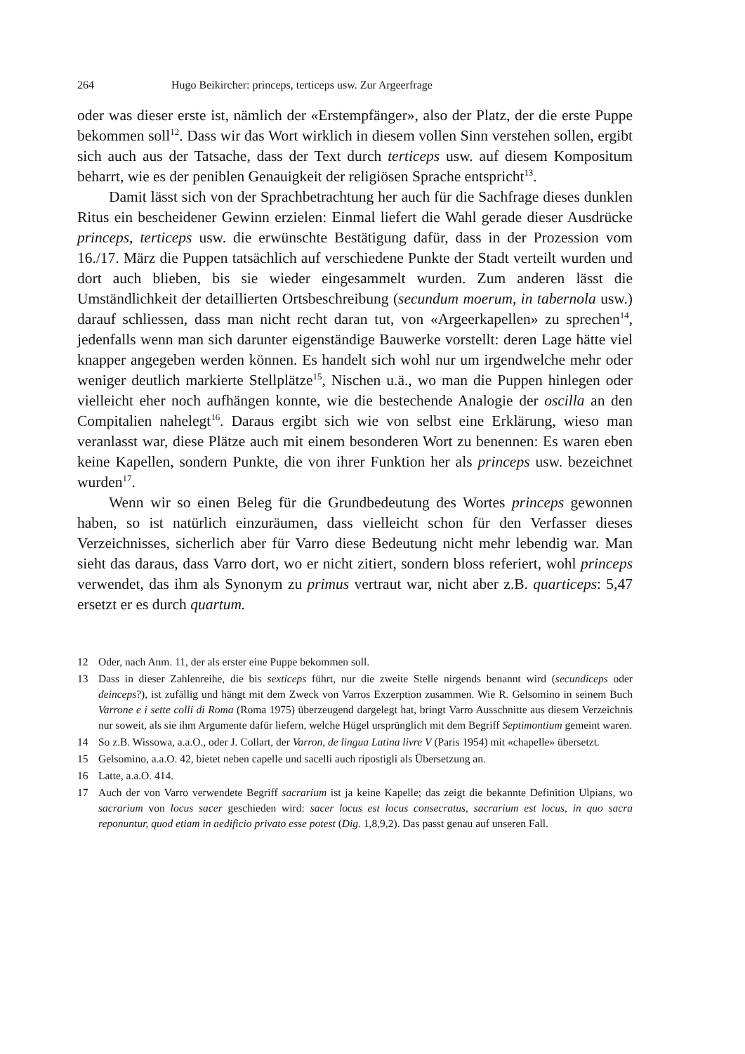264 Hugo Beikircher: princeps, terticeps usw. Zur Argeerfrage
oder was dieser erste ist, nämlich der «Erstempfänger», also der Platz, der die erste Puppe bekommen soll<sup>12</sup>. Dass wir das Wort wirklich in diesem vollen Sinn verstehen sollen, ergibt sich auch aus der Tatsache, dass der Text durch terticeps usw. auf diesem Kompositum beharrt, wie es der peniblen Genauigkeit der religiösen Sprache entspricht<sup>13</sup>.
Damit lässt sich von der Sprachbetrachtung her auch für die Sachfrage dieses dunklen Ritus ein bescheidener Gewinn erzielen: Einmal liefert die Wahl gerade dieser Ausdrücke princeps, terticeps usw. die erwünschte Bestätigung dafür, dass in der Prozession vom 16./17. März die Puppen tatsächlich auf verschiedene Punkte der Stadt verteilt wurden und dort auch blieben, bis sie wieder eingesammelt wurden. Zum anderen lässt die Umständlichkeit der detaillierten Ortsbeschreibung (secundum moerum, in tabernola usw.) darauf schliessen, dass man nicht recht daran tut, von «Argeerkapellen» zu sprechen<sup>14</sup>, jedenfalls wenn man sich darunter eigenständige Bauwerke vorstellt: deren Lage hätte viel knapper angegeben werden können. Es handelt sich wohl nur um irgendwelche mehr oder weniger deutlich markierte Stellplätze<sup>15</sup>, Nischen u.ä., wo man die Puppen hinlegen oder vielleicht eher noch aufhängen konnte, wie die bestechende Analogie der oscilla an den Compitalien nahelegt<sup>16</sup>. Daraus ergibt sich wie von selbst eine Erklärung, wieso man veranlasst war, diese Plätze auch mit einem besonderen Wort zu benennen: Es waren eben keine Kapellen, sondern Punkte, die von ihrer Funktion her als princeps usw. bezeichnet wurden<sup>17</sup>.
Wenn wir so einen Beleg für die Grundbedeutung des Wortes princeps gewonnen haben, so ist natürlich einzuräumen, dass vielleicht schon für den Verfasser dieses Verzeichnisses, sicherlich aber für Varro diese Bedeutung nicht mehr lebendig war. Man sieht das daraus, dass Varro dort, wo er nicht zitiert, sondern bloss referiert, wohl princeps verwendet, das ihm als Synonym zu primus vertraut war, nicht aber z.B. quarticeps: 5,47 ersetzt er es durch quartum.
12 Oder, nach Anm. 11, der als erster eine Puppe bekommen soll.
13 Dass in dieser Zahlenreihe, die bis sexticeps führt, nur die zweite Stelle nirgends benannt wird (secundiceps oder deinceps?), ist zufällig und hängt mit dem Zweck von Varros Exzerption zusammen. Wie R. Gelsomino in seinem Buch Varrone e i sette colli di Roma (Roma 1975) überzeugend dargelegt hat, bringt Varro Ausschnitte aus diesem Verzeichnis nur soweit, als sie ihm Argumente dafür liefern, welche Hügel ursprünglich mit dem Begriff Septimontium gemeint waren.
14 So z.B. Wissowa, a.a.O., oder J. Collart, der Varron, de lingua Latina livre V (Paris 1954) mit «chapelle» übersetzt.
15 Gelsomino, a.a.O. 42, bietet neben capelle und sacelli auch ripostigli als Übersetzung an.
16 Latte, a.a.O. 414.
17 Auch der von Varro verwendete Begriff sacrarium ist ja keine Kapelle; das zeigt die bekannte Definition Ulpians, wo sacrarium von locus sacer geschieden wird: sacer locus est locus consecratus, sacrarium est locus, in quo sacra reponuntur, quod etiam in aedificio privato esse potest (Dig. 1,8,9,2). Das passt genau auf unseren Fall.